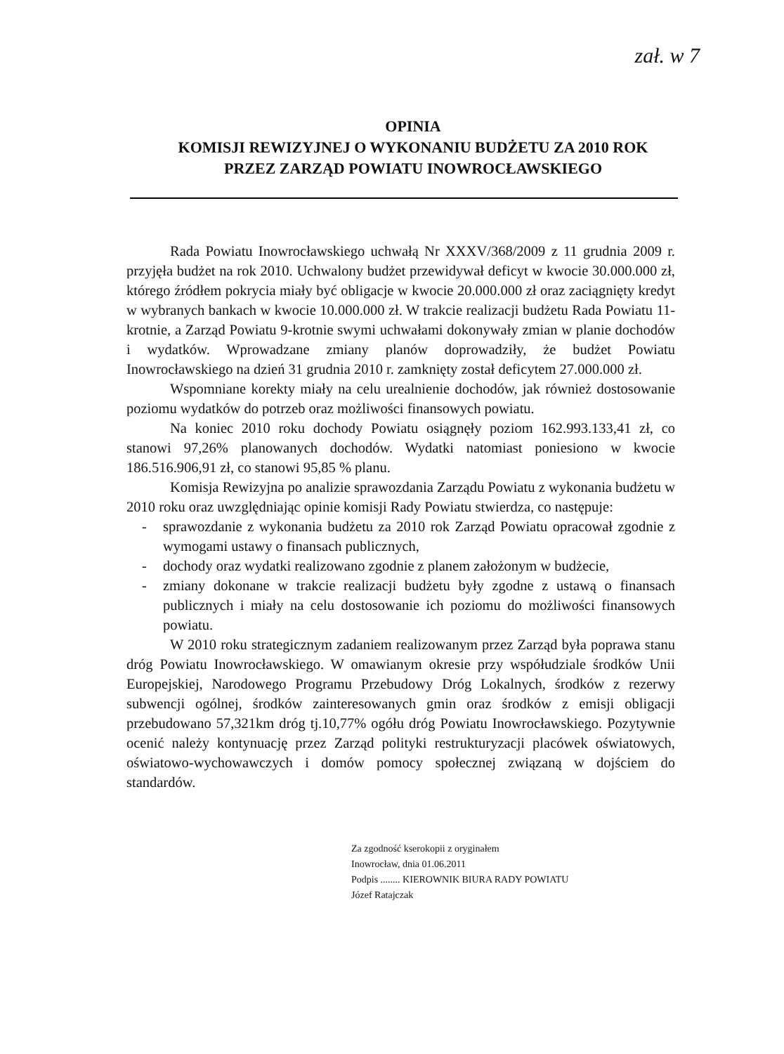zał. w 7
OPINIA
KOMISJI REWIZYJNEJ O WYKONANIU BUDŻETU ZA 2010 ROK
PRZEZ ZARZĄD POWIATU INOWROCŁAWSKIEGO
Rada Powiatu Inowrocławskiego uchwałą Nr XXXV/368/2009 z 11 grudnia 2009 r. przyjęła budżet na rok 2010. Uchwalony budżet przewidywał deficyt w kwocie 30.000.000 zł, którego źródłem pokrycia miały być obligacje w kwocie 20.000.000 zł oraz zaciągnięty kredyt w wybranych bankach w kwocie 10.000.000 zł. W trakcie realizacji budżetu Rada Powiatu 11-krotnie, a Zarząd Powiatu 9-krotnie swymi uchwałami dokonywały zmian w planie dochodów i wydatków. Wprowadzane zmiany planów doprowadziły, że budżet Powiatu Inowrocławskiego na dzień 31 grudnia 2010 r. zamknięty został deficytem 27.000.000 zł.
Wspomniane korekty miały na celu urealnienie dochodów, jak również dostosowanie poziomu wydatków do potrzeb oraz możliwości finansowych powiatu.
Na koniec 2010 roku dochody Powiatu osiągnęły poziom 162.993.133,41 zł, co stanowi 97,26% planowanych dochodów. Wydatki natomiast poniesiono w kwocie 186.516.906,91 zł, co stanowi 95,85 % planu.
Komisja Rewizyjna po analizie sprawozdania Zarządu Powiatu z wykonania budżetu w 2010 roku oraz uwzględniając opinie komisji Rady Powiatu stwierdza, co następuje:
- sprawozdanie z wykonania budżetu za 2010 rok Zarząd Powiatu opracował zgodnie z wymogami ustawy o finansach publicznych,
- dochody oraz wydatki realizowano zgodnie z planem założonym w budżecie,
- zmiany dokonane w trakcie realizacji budżetu były zgodne z ustawą o finansach publicznych i miały na celu dostosowanie ich poziomu do możliwości finansowych powiatu.
W 2010 roku strategicznym zadaniem realizowanym przez Zarząd była poprawa stanu dróg Powiatu Inowrocławskiego. W omawianym okresie przy współudziale środków Unii Europejskiej, Narodowego Programu Przebudowy Dróg Lokalnych, środków z rezerwy subwencji ogólnej, środków zainteresowanych gmin oraz środków z emisji obligacji przebudowano 57,321km dróg tj.10,77% ogółu dróg Powiatu Inowrocławskiego. Pozytywnie ocenić należy kontynuację przez Zarząd polityki restrukturyzacji placówek oświatowych, oświatowo-wychowawczych i domów pomocy społecznej związaną w dojściem do standardów.
Za zgodność kserokopii z oryginałem
Inowrocław, dnia 01.06.2011
Podpis ........ KIEROWNIK BIURA RADY POWIATU
Józef Ratajczak